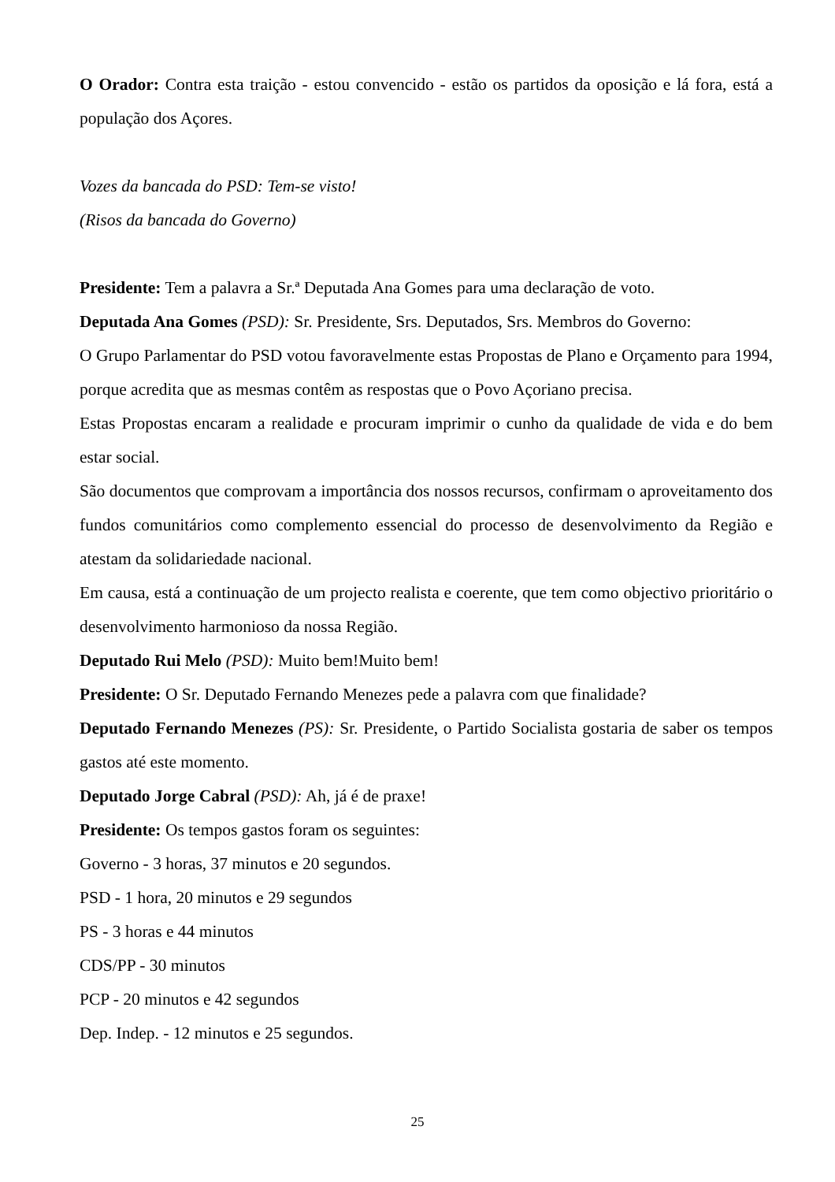O Orador: Contra esta traição - estou convencido - estão os partidos da oposição e lá fora, está a população dos Açores.
Vozes da bancada do PSD: Tem-se visto!
(Risos da bancada do Governo)
Presidente: Tem a palavra a Sr.ª Deputada Ana Gomes para uma declaração de voto.
Deputada Ana Gomes (PSD): Sr. Presidente, Srs. Deputados, Srs. Membros do Governo:
O Grupo Parlamentar do PSD votou favoravelmente estas Propostas de Plano e Orçamento para 1994, porque acredita que as mesmas contêm as respostas que o Povo Açoriano precisa.
Estas Propostas encaram a realidade e procuram imprimir o cunho da qualidade de vida e do bem estar social.
São documentos que comprovam a importância dos nossos recursos, confirmam o aproveitamento dos fundos comunitários como complemento essencial do processo de desenvolvimento da Região e atestam da solidariedade nacional.
Em causa, está a continuação de um projecto realista e coerente, que tem como objectivo prioritário o desenvolvimento harmonioso da nossa Região.
Deputado Rui Melo (PSD): Muito bem!Muito bem!
Presidente: O Sr. Deputado Fernando Menezes pede a palavra com que finalidade?
Deputado Fernando Menezes (PS): Sr. Presidente, o Partido Socialista gostaria de saber os tempos gastos até este momento.
Deputado Jorge Cabral (PSD): Ah, já é de praxe!
Presidente: Os tempos gastos foram os seguintes:
Governo - 3 horas, 37 minutos e 20 segundos.
PSD - 1 hora, 20 minutos e 29 segundos
PS - 3 horas e 44 minutos
CDS/PP - 30 minutos
PCP - 20 minutos e 42 segundos
Dep. Indep. - 12 minutos e 25 segundos.
25